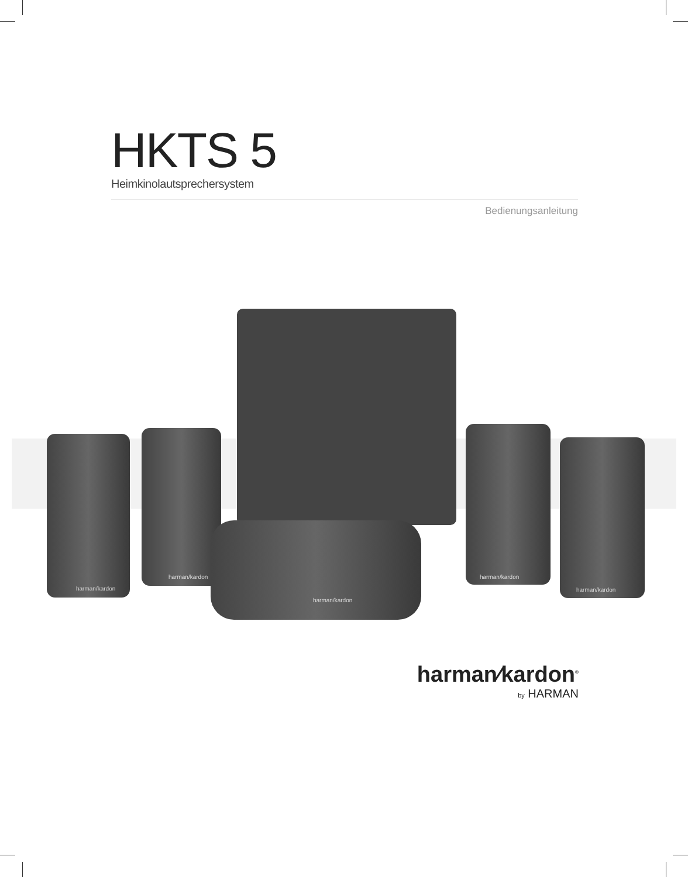HKTS 5
Heimkinolautsprechersystem
Bedienungsanleitung
harman/kardon
harman/kardon
harman/kardon
harman/kardon
harman/kardon
harman⁄kardon<sup>®</sup>
by HARMAN